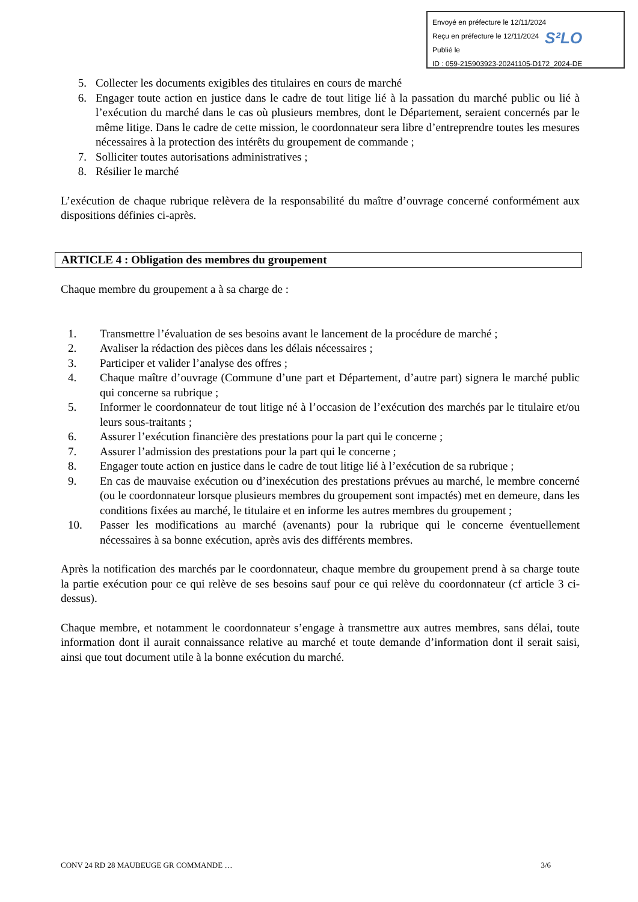Envoyé en préfecture le 12/11/2024
Reçu en préfecture le 12/11/2024
Publié le
ID : 059-215903923-20241105-D172_2024-DE
S²LO
5. Collecter les documents exigibles des titulaires en cours de marché
6. Engager toute action en justice dans le cadre de tout litige lié à la passation du marché public ou lié à l’exécution du marché dans le cas où plusieurs membres, dont le Département, seraient concernés par le même litige. Dans le cadre de cette mission, le coordonnateur sera libre d’entreprendre toutes les mesures nécessaires à la protection des intérêts du groupement de commande ;
7. Solliciter toutes autorisations administratives ;
8. Résilier le marché
L’exécution de chaque rubrique relèvera de la responsabilité du maître d’ouvrage concerné conformément aux dispositions définies ci-après.
ARTICLE 4 : Obligation des membres du groupement
Chaque membre du groupement a à sa charge de :
1. Transmettre l’évaluation de ses besoins avant le lancement de la procédure de marché ;
2. Avaliser la rédaction des pièces dans les délais nécessaires ;
3. Participer et valider l’analyse des offres ;
4. Chaque maître d’ouvrage (Commune d’une part et Département, d’autre part) signera le marché public qui concerne sa rubrique ;
5. Informer le coordonnateur de tout litige né à l’occasion de l’exécution des marchés par le titulaire et/ou leurs sous-traitants ;
6. Assurer l’exécution financière des prestations pour la part qui le concerne ;
7. Assurer l’admission des prestations pour la part qui le concerne ;
8. Engager toute action en justice dans le cadre de tout litige lié à l’exécution de sa rubrique ;
9. En cas de mauvaise exécution ou d’inexécution des prestations prévues au marché, le membre concerné (ou le coordonnateur lorsque plusieurs membres du groupement sont impactés) met en demeure, dans les conditions fixées au marché, le titulaire et en informe les autres membres du groupement ;
10. Passer les modifications au marché (avenants) pour la rubrique qui le concerne éventuellement nécessaires à sa bonne exécution, après avis des différents membres.
Après la notification des marchés par le coordonnateur, chaque membre du groupement prend à sa charge toute la partie exécution pour ce qui relève de ses besoins sauf pour ce qui relève du coordonnateur (cf article 3 ci-dessus).
Chaque membre, et notamment le coordonnateur s’engage à transmettre aux autres membres, sans délai, toute information dont il aurait connaissance relative au marché et toute demande d’information dont il serait saisi, ainsi que tout document utile à la bonne exécution du marché.
CONV 24 RD 28 MAUBEUGE GR COMMANDE … 3/6